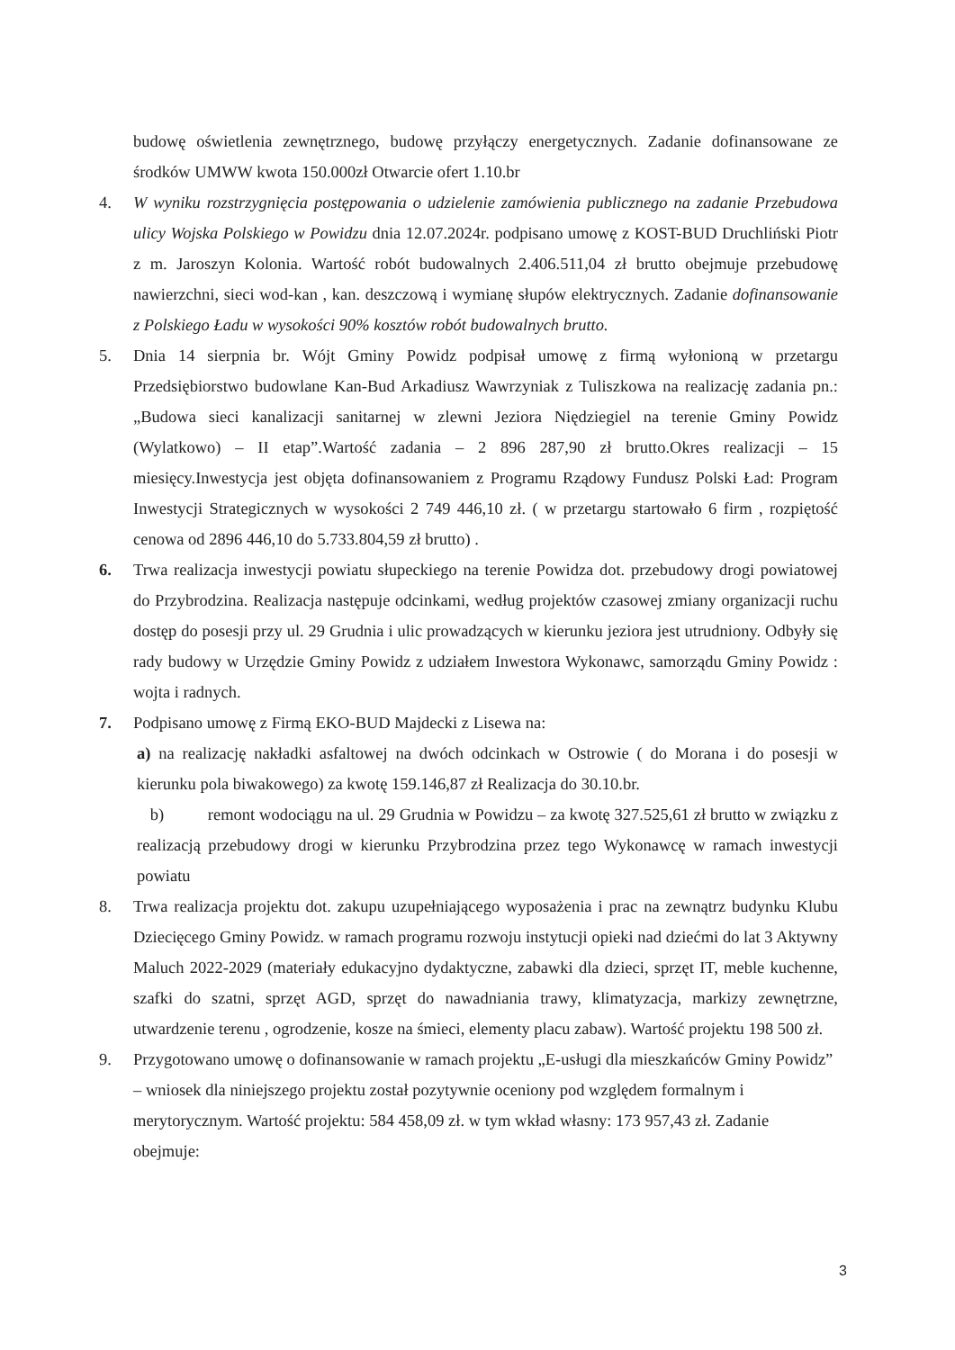budowę oświetlenia zewnętrznego, budowę przyłączy energetycznych. Zadanie dofinansowane ze środków UMWW kwota 150.000zł Otwarcie ofert 1.10.br
4. W wyniku rozstrzygnięcia postępowania o udzielenie zamówienia publicznego na zadanie Przebudowa ulicy Wojska Polskiego w Powidzu dnia 12.07.2024r. podpisano umowę z KOST-BUD Druchliński Piotr z m. Jaroszyn Kolonia. Wartość robót budowalnych 2.406.511,04 zł brutto obejmuje przebudowę nawierzchni, sieci wod-kan , kan. deszczową i wymianę słupów elektrycznych. Zadanie dofinansowanie z Polskiego Ładu w wysokości 90% kosztów robót budowalnych brutto.
5. Dnia 14 sierpnia br. Wójt Gminy Powidz podpisał umowę z firmą wyłonioną w przetargu Przedsiębiorstwo budowlane Kan-Bud Arkadiusz Wawrzyniak z Tuliszkowa na realizację zadania pn.: „Budowa sieci kanalizacji sanitarnej w zlewni Jeziora Niędziegiel na terenie Gminy Powidz (Wylatkowo) – II etap”.Wartość zadania – 2 896 287,90 zł brutto.Okres realizacji – 15 miesięcy.Inwestycja jest objęta dofinansowaniem z Programu Rządowy Fundusz Polski Ład: Program Inwestycji Strategicznych w wysokości 2 749 446,10 zł. ( w przetargu startowało 6 firm , rozpiętość cenowa od 2896 446,10 do 5.733.804,59 zł brutto) .
6. Trwa realizacja inwestycji powiatu słupeckiego na terenie Powidza dot. przebudowy drogi powiatowej do Przybrodzina. Realizacja następuje odcinkami, według projektów czasowej zmiany organizacji ruchu dostęp do posesji przy ul. 29 Grudnia i ulic prowadzących w kierunku jeziora jest utrudniony. Odbyły się rady budowy w Urzędzie Gminy Powidz z udziałem Inwestora Wykonawc, samorządu Gminy Powidz : wojta i radnych.
7. Podpisano umowę z Firmą EKO-BUD Majdecki z Lisewa na:
a) na realizację nakładki asfaltowej na dwóch odcinkach w Ostrowie ( do Morana i do posesji w kierunku pola biwakowego) za kwotę 159.146,87 zł Realizacja do 30.10.br.
b) remont wodociągu na ul. 29 Grudnia w Powidzu – za kwotę 327.525,61 zł brutto w związku z realizacją przebudowy drogi w kierunku Przybrodzina przez tego Wykonawcę w ramach inwestycji powiatu
8. Trwa realizacja projektu dot. zakupu uzupełniającego wyposażenia i prac na zewnątrz budynku Klubu Dziecięcego Gminy Powidz. w ramach programu rozwoju instytucji opieki nad dziećmi do lat 3 Aktywny Maluch 2022-2029 (materiały edukacyjno dydaktyczne, zabawki dla dzieci, sprzęt IT, meble kuchenne, szafki do szatni, sprzęt AGD, sprzęt do nawadniania trawy, klimatyzacja, markizy zewnętrzne, utwardzenie terenu , ogrodzenie, kosze na śmieci, elementy placu zabaw). Wartość projektu 198 500 zł.
9. Przygotowano umowę o dofinansowanie w ramach projektu „E-usługi dla mieszkańców Gminy Powidz” – wniosek dla niniejszego projektu został pozytywnie oceniony pod względem formalnym i merytorycznym. Wartość projektu: 584 458,09 zł. w tym wkład własny: 173 957,43 zł. Zadanie obejmuje:
3